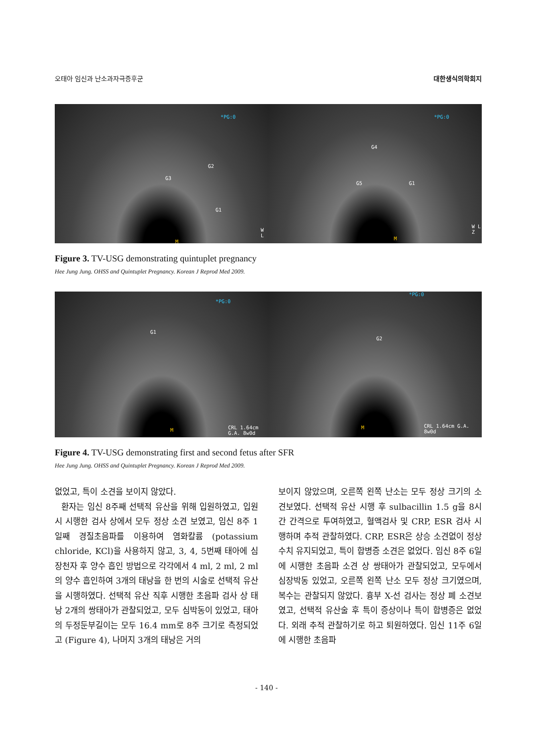오태아 임신과 난소과자극증후군 대한생식의학회지
*PG:0
G2
G3
G1
M
W L
*PG:0
G4
G5 G1
M
W L Z
Figure 3. TV-USG demonstrating quintuplet pregnancy
Hee Jung Jung. OHSS and Quintuplet Pregnancy. Korean J Reprod Med 2009.
*PG:0
G1
M CRL 1.64cm G.A. 8w0d
*PG:0
G2
M CRL 1.64cm G.A. 8w0d
Figure 4. TV-USG demonstrating first and second fetus after SFR
Hee Jung Jung. OHSS and Quintuplet Pregnancy. Korean J Reprod Med 2009.
없었고, 특이 소견을 보이지 않았다.
환자는 임신 8주째 선택적 유산을 위해 입원하였고, 입원 시 시행한 검사 상에서 모두 정상 소견 보였고, 임신 8주 1일째 경질초음파를 이용하여 염화칼륨 (potassium chloride, KCl)을 사용하지 않고, 3, 4, 5번째 태아에 심장천자 후 양수 흡인 방법으로 각각에서 4 ml, 2 ml, 2 ml의 양수 흡인하여 3개의 태낭을 한 번의 시술로 선택적 유산을 시행하였다. 선택적 유산 직후 시행한 초음파 검사 상 태낭 2개의 쌍태아가 관찰되었고, 모두 심박동이 있었고, 태아의 두정둔부길이는 모두 16.4 mm로 8주 크기로 측정되었고 (Figure 4), 나머지 3개의 태낭은 거의
보이지 않았으며, 오른쪽 왼쪽 난소는 모두 정상 크기의 소견보였다. 선택적 유산 시행 후 sulbacillin 1.5 g을 8시간 간격으로 투여하였고, 혈액검사 및 CRP, ESR 검사 시행하며 추적 관찰하였다. CRP, ESR은 상승 소견없이 정상 수치 유지되었고, 특이 합병증 소견은 없었다. 임신 8주 6일에 시행한 초음파 소견 상 쌍태아가 관찰되었고, 모두에서 심장박동 있었고, 오른쪽 왼쪽 난소 모두 정상 크기였으며, 복수는 관찰되지 않았다. 흉부 X-선 검사는 정상 폐 소견보였고, 선택적 유산술 후 특이 증상이나 특이 합병증은 없었다. 외래 추적 관찰하기로 하고 퇴원하였다. 임신 11주 6일에 시행한 초음파
- 140 -